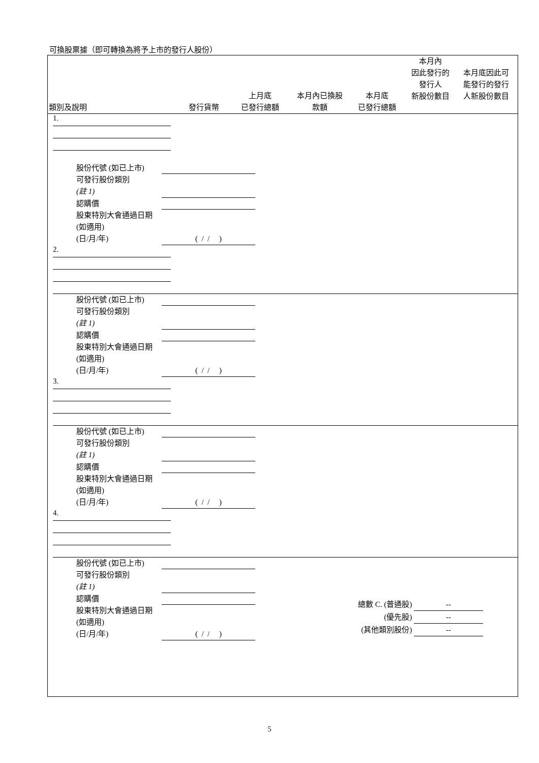可換股票據（即可轉換為將予上市的發行人股份）
類別及說明
發行貨幣
上月底
已發行總額
本月內已換股
款額
本月底
已發行總額
本月內
因此發行的
發行人
新股份數目
本月底因此可
能發行的發行
人新股份數目
1.
股份代號 (如已上市)
可發行股份類別
(註 1)
認購價
股東特別大會通過日期 (如適用)
(日/月/年) ( / / )
2.
股份代號 (如已上市)
可發行股份類別
(註 1)
認購價
股東特別大會通過日期 (如適用)
(日/月/年) ( / / )
3.
股份代號 (如已上市)
可發行股份類別
(註 1)
認購價
股東特別大會通過日期 (如適用)
(日/月/年) ( / / )
4.
股份代號 (如已上市)
可發行股份類別
(註 1)
認購價
股東特別大會通過日期 (如適用)
(日/月/年) ( / / )
總數 C. (普通股) --
(優先股) --
(其他類別股份) --
5